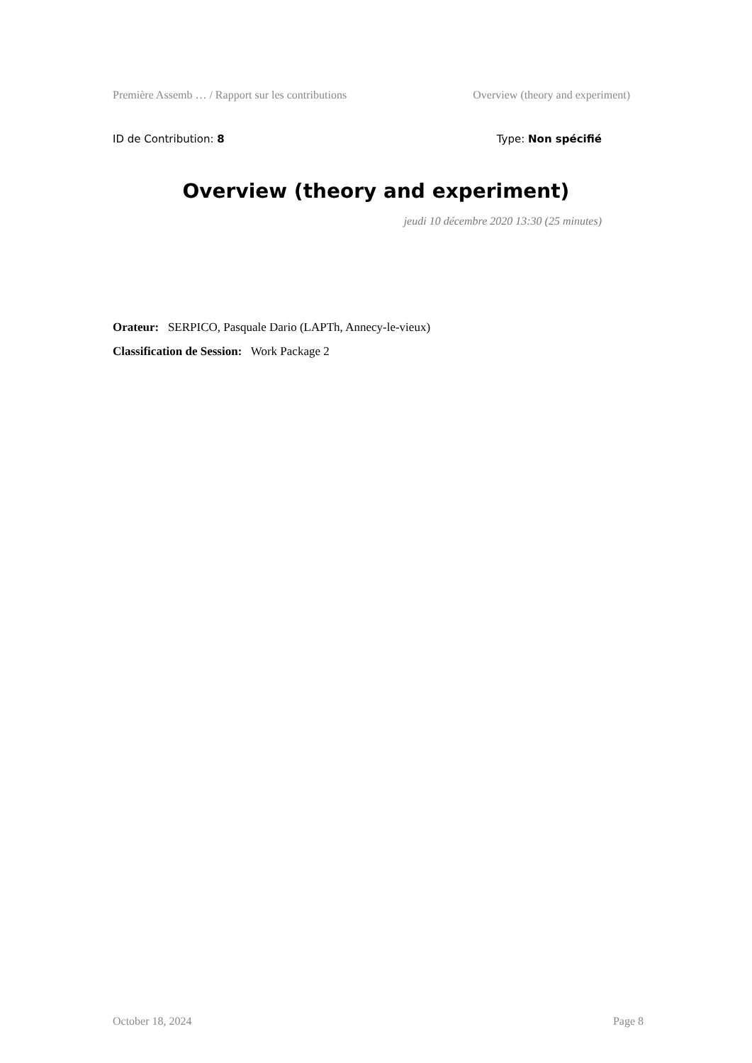Première Assemb … / Rapport sur les contributions Overview (theory and experiment)
ID de Contribution: 8 Type: Non spécifié
Overview (theory and experiment)
jeudi 10 décembre 2020 13:30 (25 minutes)
Orateur: SERPICO, Pasquale Dario (LAPTh, Annecy-le-vieux)
Classification de Session: Work Package 2
October 18, 2024 Page 8